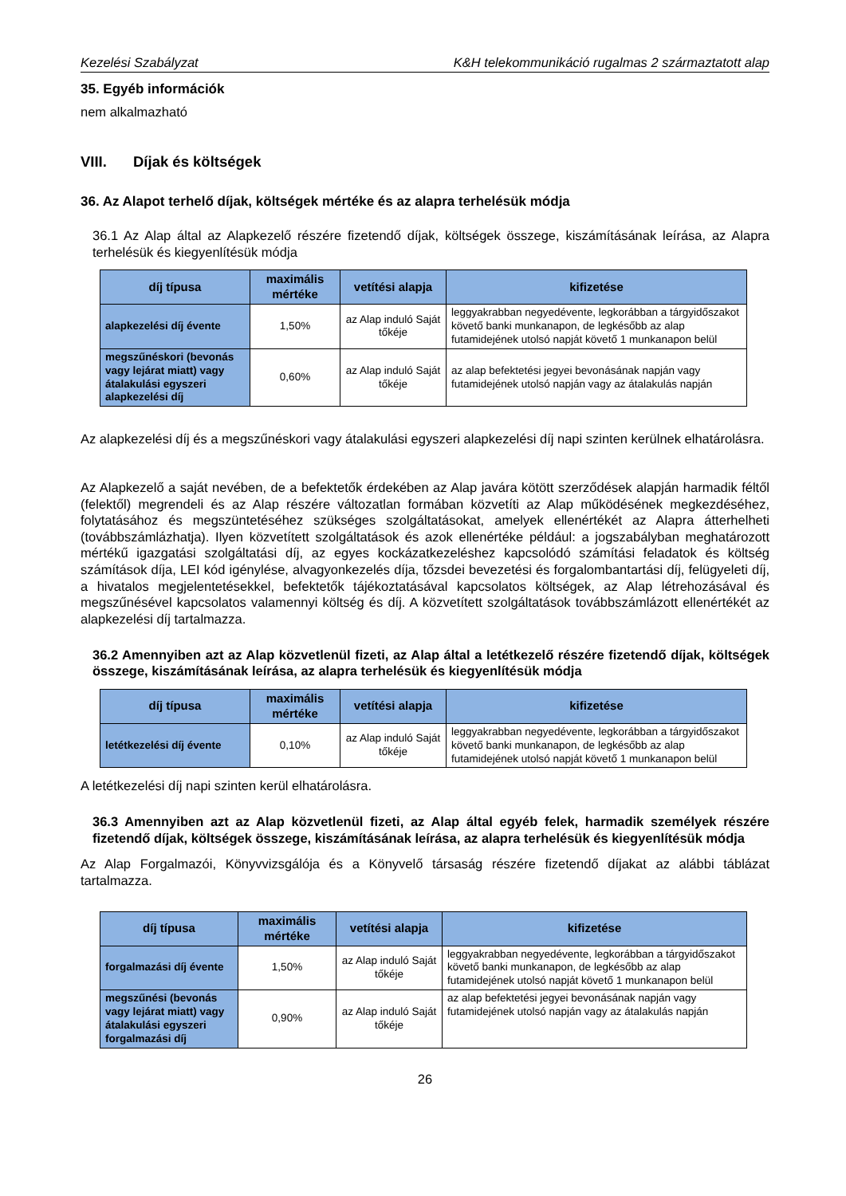Kezelési Szabályzat K&H telekommunikáció rugalmas 2 származtatott alap
35. Egyéb információk
nem alkalmazható
VIII. Díjak és költségek
36. Az Alapot terhelő díjak, költségek mértéke és az alapra terhelésük módja
36.1 Az Alap által az Alapkezelő részére fizetendő díjak, költségek összege, kiszámításának leírása, az Alapra terhelésük és kiegyenlítésük módja
| díj típusa | maximális mértéke | vetítési alapja | kifizetése |
| --- | --- | --- | --- |
| alapkezelési díj évente | 1,50% | az Alap induló Saját tőkéje | leggyakrabban negyedévente, legkorábban a tárgyidőszakot követő banki munkanapon, de legkésőbb az alap futamidejének utolsó napját követő 1 munkanapon belül |
| megszűnéskori (bevonás vagy lejárat miatt) vagy átalakulási egyszeri alapkezelési díj | 0,60% | az Alap induló Saját tőkéje | az alap befektetési jegyei bevonásának napján vagy futamidejének utolsó napján vagy az átalakulás napján |
Az alapkezelési díj és a megszűnéskori vagy átalakulási egyszeri alapkezelési díj napi szinten kerülnek elhatárolásra.
Az Alapkezelő a saját nevében, de a befektetők érdekében az Alap javára kötött szerződések alapján harmadik féltől (felektől) megrendeli és az Alap részére változatlan formában közvetíti az Alap működésének megkezdéséhez, folytatásához és megszüntetéséhez szükséges szolgáltatásokat, amelyek ellenértékét az Alapra átterhelheti (továbbszámlázhatja). Ilyen közvetített szolgáltatások és azok ellenértéke például: a jogszabályban meghatározott mértékű igazgatási szolgáltatási díj, az egyes kockázatkezeléshez kapcsolódó számítási feladatok és költség számítások díja, LEI kód igénylése, alvagyonkezelés díja, tőzsdei bevezetési és forgalombantartási díj, felügyeleti díj, a hivatalos megjelentetésekkel, befektetők tájékoztatásával kapcsolatos költségek, az Alap létrehozásával és megszűnésével kapcsolatos valamennyi költség és díj. A közvetített szolgáltatások továbbszámlázott ellenértékét az alapkezelési díj tartalmazza.
36.2 Amennyiben azt az Alap közvetlenül fizeti, az Alap által a letétkezelő részére fizetendő díjak, költségek összege, kiszámításának leírása, az alapra terhelésük és kiegyenlítésük módja
| díj típusa | maximális mértéke | vetítési alapja | kifizetése |
| --- | --- | --- | --- |
| letétkezelési díj évente | 0,10% | az Alap induló Saját tőkéje | leggyakrabban negyedévente, legkorábban a tárgyidőszakot követő banki munkanapon, de legkésőbb az alap futamidejének utolsó napját követő 1 munkanapon belül |
A letétkezelési díj napi szinten kerül elhatárolásra.
36.3 Amennyiben azt az Alap közvetlenül fizeti, az Alap által egyéb felek, harmadik személyek részére fizetendő díjak, költségek összege, kiszámításának leírása, az alapra terhelésük és kiegyenlítésük módja
Az Alap Forgalmazói, Könyvvizsgálója és a Könyvelő társaság részére fizetendő díjakat az alábbi táblázat tartalmazza.
| díj típusa | maximális mértéke | vetítési alapja | kifizetése |
| --- | --- | --- | --- |
| forgalmazási díj évente | 1,50% | az Alap induló Saját tőkéje | leggyakrabban negyedévente, legkorábban a tárgyidőszakot követő banki munkanapon, de legkésőbb az alap futamidejének utolsó napját követő 1 munkanapon belül |
| megszűnési (bevonás vagy lejárat miatt) vagy átalakulási egyszeri forgalmazási díj | 0,90% | az Alap induló Saját tőkéje | az alap befektetési jegyei bevonásának napján vagy futamidejének utolsó napján vagy az átalakulás napján |
26